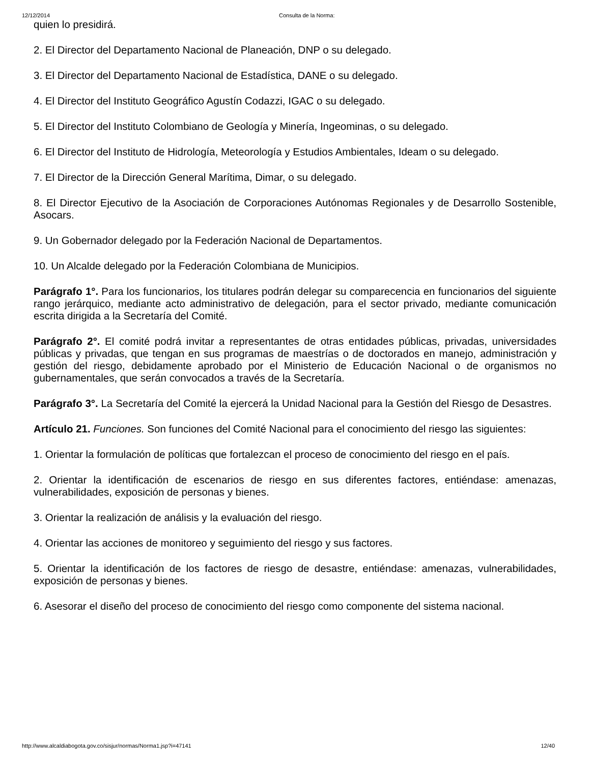12/12/2014 Consulta de la Norma:
quien lo presidirá.
2. El Director del Departamento Nacional de Planeación, DNP o su delegado.
3. El Director del Departamento Nacional de Estadística, DANE o su delegado.
4. El Director del Instituto Geográfico Agustín Codazzi, IGAC o su delegado.
5. El Director del Instituto Colombiano de Geología y Minería, Ingeominas, o su delegado.
6. El Director del Instituto de Hidrología, Meteorología y Estudios Ambientales, Ideam o su delegado.
7. El Director de la Dirección General Marítima, Dimar, o su delegado.
8. El Director Ejecutivo de la Asociación de Corporaciones Autónomas Regionales y de Desarrollo Sostenible, Asocars.
9. Un Gobernador delegado por la Federación Nacional de Departamentos.
10. Un Alcalde delegado por la Federación Colombiana de Municipios.
Parágrafo 1°. Para los funcionarios, los titulares podrán delegar su comparecencia en funcionarios del siguiente rango jerárquico, mediante acto administrativo de delegación, para el sector privado, mediante comunicación escrita dirigida a la Secretaría del Comité.
Parágrafo 2°. El comité podrá invitar a representantes de otras entidades públicas, privadas, universidades públicas y privadas, que tengan en sus programas de maestrías o de doctorados en manejo, administración y gestión del riesgo, debidamente aprobado por el Ministerio de Educación Nacional o de organismos no gubernamentales, que serán convocados a través de la Secretaría.
Parágrafo 3°. La Secretaría del Comité la ejercerá la Unidad Nacional para la Gestión del Riesgo de Desastres.
Artículo 21. Funciones. Son funciones del Comité Nacional para el conocimiento del riesgo las siguientes:
1. Orientar la formulación de políticas que fortalezcan el proceso de conocimiento del riesgo en el país.
2. Orientar la identificación de escenarios de riesgo en sus diferentes factores, entiéndase: amenazas, vulnerabilidades, exposición de personas y bienes.
3. Orientar la realización de análisis y la evaluación del riesgo.
4. Orientar las acciones de monitoreo y seguimiento del riesgo y sus factores.
5. Orientar la identificación de los factores de riesgo de desastre, entiéndase: amenazas, vulnerabilidades, exposición de personas y bienes.
6. Asesorar el diseño del proceso de conocimiento del riesgo como componente del sistema nacional.
http://www.alcaldiabogota.gov.co/sisjur/normas/Norma1.jsp?i=47141 12/40